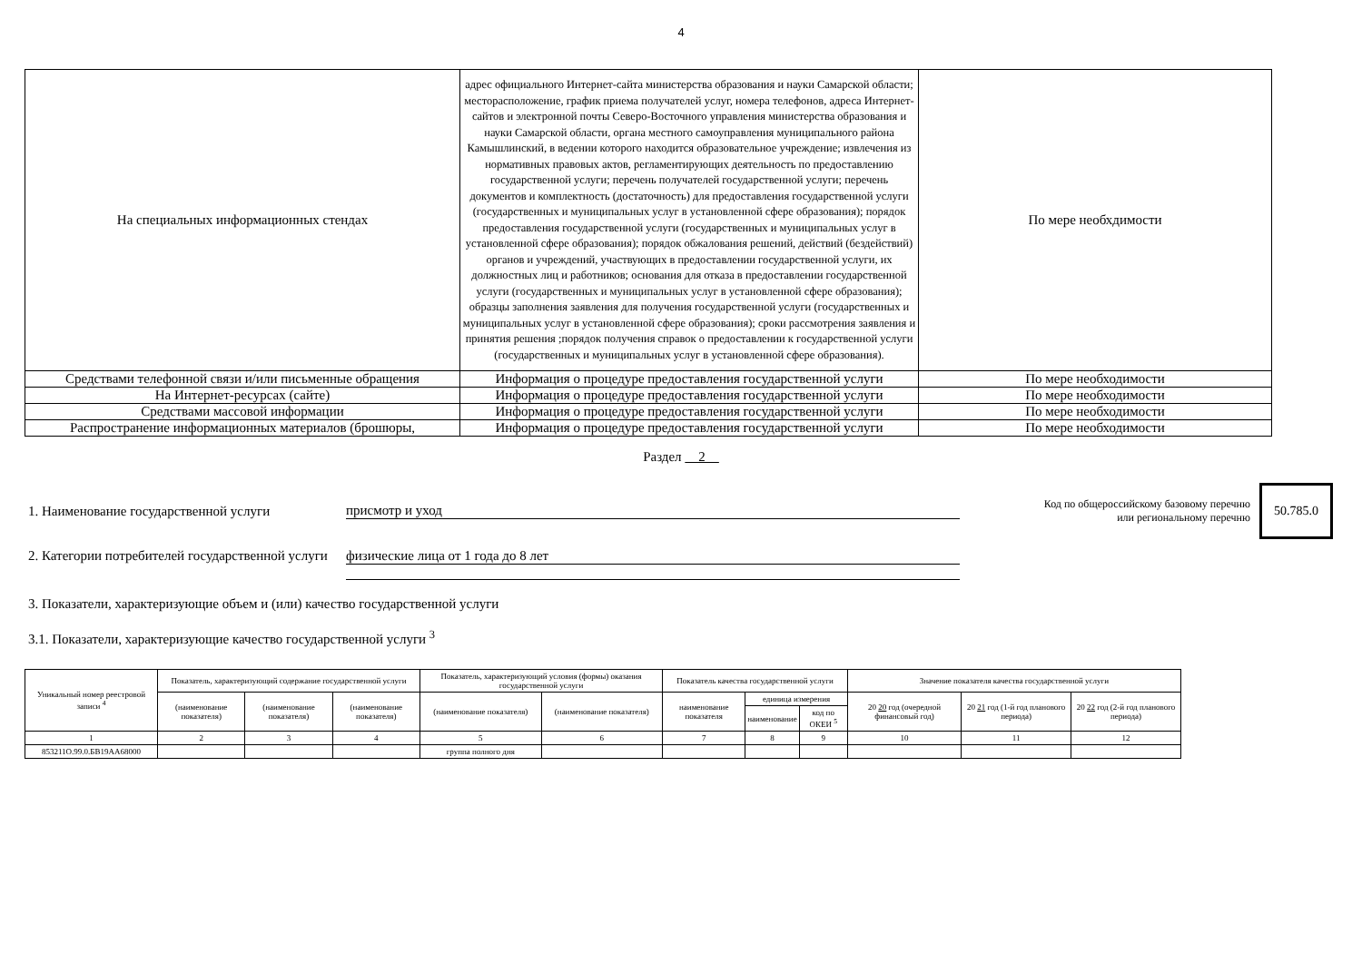4
| На специальных информационных стендах | адрес официального Интернет-сайта министерства образования и науки Самарской области; месторасположение, график приема получателей услуг, номера телефонов, адреса Интернет-сайтов и электронной почты Северо-Восточного управления министерства образования и науки Самарской области, органа местного самоуправления муниципального района Камышлинский, в ведении которого находится образовательное учреждение; извлечения из нормативных правовых актов, регламентирующих деятельность по предоставлению государственной услуги; перечень получателей государственной услуги; перечень документов и комплектность (достаточность) для предоставления государственной услуги (государственных и муниципальных услуг в установленной сфере образования); порядок предоставления государственной услуги (государственных и муниципальных услуг в установленной сфере образования); порядок обжалования решений, действий (бездействий) органов и учреждений, участвующих в предоставлении государственной услуги, их должностных лиц и работников; основания для отказа в предоставлении государственной услуги (государственных и муниципальных услуг в установленной сфере образования); образцы заполнения заявления для получения государственной услуги (государственных и муниципальных услуг в установленной сфере образования); сроки рассмотрения заявления и принятия решения ;порядок получения справок о предоставлении к государственной услуги (государственных и муниципальных услуг в установленной сфере образования). | По мере необхдимости |
| Средствами телефонной связи и/или письменные обращения | Информация о процедуре предоставления государственной услуги | По мере необходимости |
| На Интернет-ресурсах (сайте) | Информация о процедуре предоставления государственной услуги | По мере необходимости |
| Средствами массовой информации | Информация о процедуре предоставления государственной услуги | По мере необходимости |
| Распространение информационных материалов (брошюры, | Информация о процедуре предоставления государственной услуги | По мере необходимости |
Раздел 2
1. Наименование государственной услуги присмотр и уход
Код по общероссийскому базовому перечню или региональному перечню
50.785.0
2. Категории потребителей государственной услуги
физические лица от 1 года до 8 лет
3. Показатели, характеризующие объем и (или) качество государственной услуги
3.1. Показатели, характеризующие качество государственной услуги <sup>3</sup>
| Уникальный номер реестровой записи <sup>4</sup> | Показатель, характеризующий содержание государственной услуги | | | Показатель, характеризующий условия (формы) оказания государственной услуги | | Показатель качества государственной услуги | | | Значение показателя качества государственной услуги | | |
| --- | --- | --- | --- | --- | --- | --- | --- | --- | --- | --- | --- |
| | (наименование показателя) | (наименование показателя) | (наименование показателя) | (наименование показателя) | (наименование показателя) | наименование показателя | единица измерения | | 20 20 год (очередной финансовый год) | 20 21 год (1-й год планового периода) | 20 22 год (2-й год планового периода) |
| | | | | | | | наименование | код по ОКЕИ <sup>5</sup> | | | |
| 1 | 2 | 3 | 4 | 5 | 6 | 7 | 8 | 9 | 10 | 11 | 12 |
| 853211О.99.0.БВ19АА68000 | | | | группа полного дня | | | | | | | |